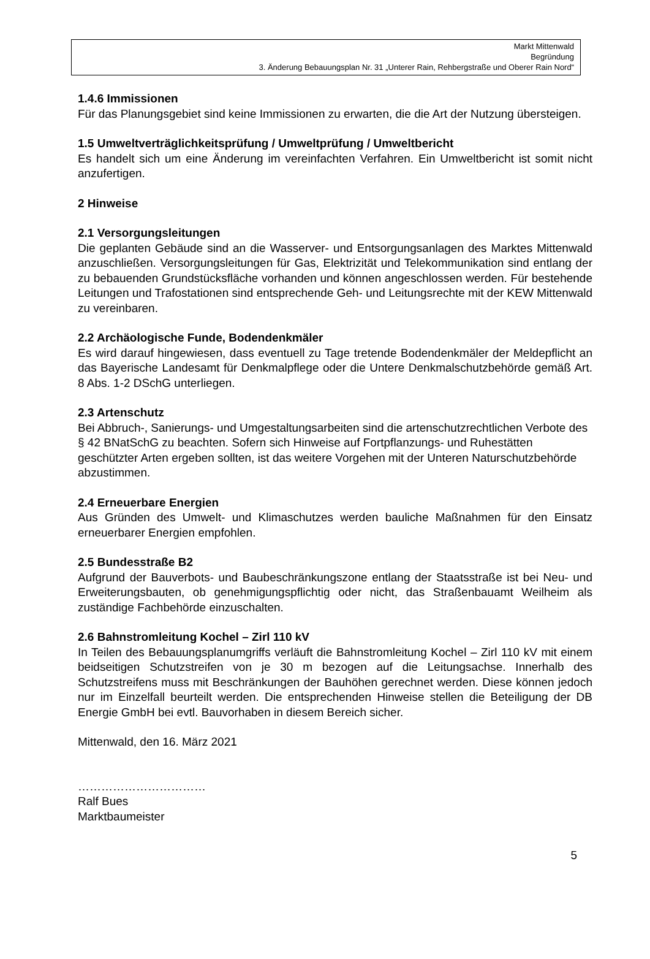Markt Mittenwald
Begründung
3. Änderung Bebauungsplan Nr. 31 „Unterer Rain, Rehbergstraße und Oberer Rain Nord“
1.4.6 Immissionen
Für das Planungsgebiet sind keine Immissionen zu erwarten, die die Art der Nutzung übersteigen.
1.5 Umweltverträglichkeitsprüfung / Umweltprüfung / Umweltbericht
Es handelt sich um eine Änderung im vereinfachten Verfahren. Ein Umweltbericht ist somit nicht anzufertigen.
2 Hinweise
2.1 Versorgungsleitungen
Die geplanten Gebäude sind an die Wasserver- und Entsorgungsanlagen des Marktes Mittenwald anzuschließen. Versorgungsleitungen für Gas, Elektrizität und Telekommunikation sind entlang der zu bebauenden Grundstücksfläche vorhanden und können angeschlossen werden. Für bestehende Leitungen und Trafostationen sind entsprechende Geh- und Leitungsrechte mit der KEW Mittenwald zu vereinbaren.
2.2 Archäologische Funde, Bodendenkmäler
Es wird darauf hingewiesen, dass eventuell zu Tage tretende Bodendenkmäler der Meldepflicht an das Bayerische Landesamt für Denkmalpflege oder die Untere Denkmalschutzbehörde gemäß Art. 8 Abs. 1-2 DSchG unterliegen.
2.3 Artenschutz
Bei Abbruch-, Sanierungs- und Umgestaltungsarbeiten sind die artenschutzrechtlichen Verbote des § 42 BNatSchG zu beachten. Sofern sich Hinweise auf Fortpflanzungs- und Ruhestätten geschützter Arten ergeben sollten, ist das weitere Vorgehen mit der Unteren Naturschutzbehörde abzustimmen.
2.4 Erneuerbare Energien
Aus Gründen des Umwelt- und Klimaschutzes werden bauliche Maßnahmen für den Einsatz erneuerbarer Energien empfohlen.
2.5 Bundesstraße B2
Aufgrund der Bauverbots- und Baubeschränkungszone entlang der Staatsstraße ist bei Neu- und Erweiterungsbauten, ob genehmigungspflichtig oder nicht, das Straßenbauamt Weilheim als zuständige Fachbehörde einzuschalten.
2.6 Bahnstromleitung Kochel – Zirl 110 kV
In Teilen des Bebauungsplanumgriffs verläuft die Bahnstromleitung Kochel – Zirl 110 kV mit einem beidseitigen Schutzstreifen von je 30 m bezogen auf die Leitungsachse. Innerhalb des Schutzstreifens muss mit Beschränkungen der Bauhöhen gerechnet werden. Diese können jedoch nur im Einzelfall beurteilt werden. Die entsprechenden Hinweise stellen die Beteiligung der DB Energie GmbH bei evtl. Bauvorhaben in diesem Bereich sicher.
Mittenwald, den 16. März 2021
……………………………
Ralf Bues
Marktbaumeister
5